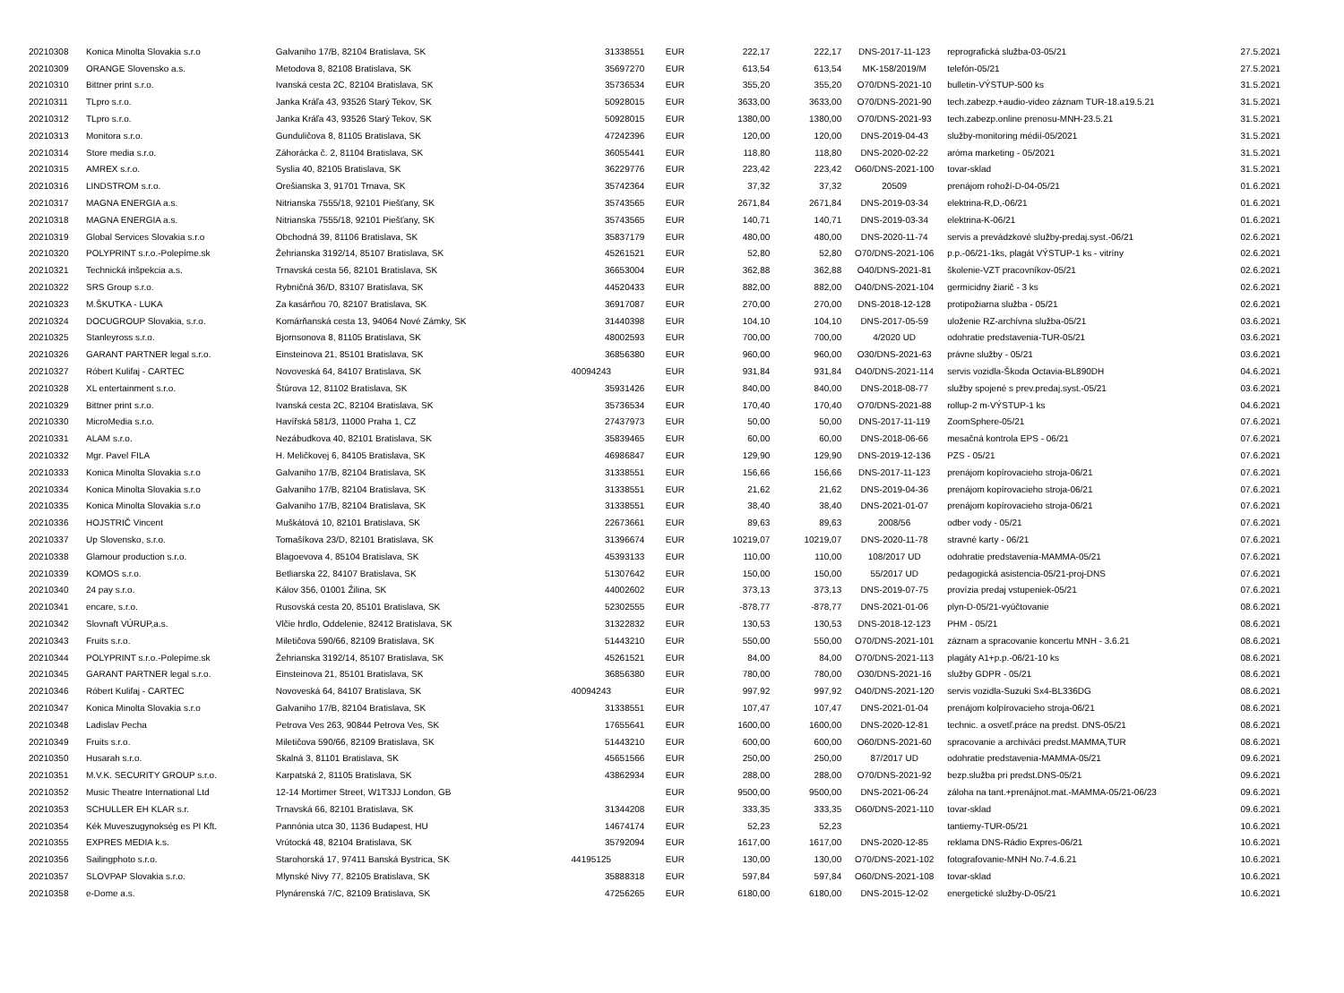| 20210308 | Konica Minolta Slovakia s.r.o | Galvaniho 17/B, 82104 Bratislava, SK | 31338551 | EUR | 222,17 | 222,17 | DNS-2017-11-123 | reprografická služba-03-05/21 | 27.5.2021 |
| 20210309 | ORANGE Slovensko a.s. | Metodova 8, 82108 Bratislava, SK | 35697270 | EUR | 613,54 | 613,54 | MK-158/2019/M | telefón-05/21 | 27.5.2021 |
| 20210310 | Bittner print s.r.o. | Ivanská cesta 2C, 82104 Bratislava, SK | 35736534 | EUR | 355,20 | 355,20 | O70/DNS-2021-10 | bulletin-VÝSTUP-500 ks | 31.5.2021 |
| 20210311 | TLpro s.r.o. | Janka Kráľa 43, 93526 Starý Tekov, SK | 50928015 | EUR | 3633,00 | 3633,00 | O70/DNS-2021-90 | tech.zabezp.+audio-video záznam TUR-18.a19.5.21 | 31.5.2021 |
| 20210312 | TLpro s.r.o. | Janka Kráľa 43, 93526 Starý Tekov, SK | 50928015 | EUR | 1380,00 | 1380,00 | O70/DNS-2021-93 | tech.zabezp.online prenosu-MNH-23.5.21 | 31.5.2021 |
| 20210313 | Monitora s.r.o. | Gunduličova 8, 81105 Bratislava, SK | 47242396 | EUR | 120,00 | 120,00 | DNS-2019-04-43 | služby-monitoring médií-05/2021 | 31.5.2021 |
| 20210314 | Store media s.r.o. | Záhorácka č. 2, 81104 Bratislava, SK | 36055441 | EUR | 118,80 | 118,80 | DNS-2020-02-22 | aróma marketing - 05/2021 | 31.5.2021 |
| 20210315 | AMREX s.r.o. | Syslia 40, 82105 Bratislava, SK | 36229776 | EUR | 223,42 | 223,42 | O60/DNS-2021-100 | tovar-sklad | 31.5.2021 |
| 20210316 | LINDSTROM s.r.o. | Orešianska 3, 91701 Trnava, SK | 35742364 | EUR | 37,32 | 37,32 | 20509 | prenájom rohoží-D-04-05/21 | 01.6.2021 |
| 20210317 | MAGNA ENERGIA a.s. | Nitrianska 7555/18, 92101 Piešťany, SK | 35743565 | EUR | 2671,84 | 2671,84 | DNS-2019-03-34 | elektrina-R,D,-06/21 | 01.6.2021 |
| 20210318 | MAGNA ENERGIA a.s. | Nitrianska 7555/18, 92101 Piešťany, SK | 35743565 | EUR | 140,71 | 140,71 | DNS-2019-03-34 | elektrina-K-06/21 | 01.6.2021 |
| 20210319 | Global Services Slovakia s.r.o | Obchodná 39, 81106 Bratislava, SK | 35837179 | EUR | 480,00 | 480,00 | DNS-2020-11-74 | servis a prevádzkové služby-predaj.syst.-06/21 | 02.6.2021 |
| 20210320 | POLYPRINT s.r.o.-Polepíme.sk | Žehrianska 3192/14, 85107 Bratislava, SK | 45261521 | EUR | 52,80 | 52,80 | O70/DNS-2021-106 | p.p.-06/21-1ks, plagát VÝSTUP-1 ks - vitríny | 02.6.2021 |
| 20210321 | Technická inšpekcia a.s. | Trnavská cesta 56, 82101 Bratislava, SK | 36653004 | EUR | 362,88 | 362,88 | O40/DNS-2021-81 | školenie-VZT pracovníkov-05/21 | 02.6.2021 |
| 20210322 | SRS Group s.r.o. | Rybničná 36/D, 83107 Bratislava, SK | 44520433 | EUR | 882,00 | 882,00 | O40/DNS-2021-104 | germicidny žiarič - 3 ks | 02.6.2021 |
| 20210323 | M.ŠKUTKA - LUKA | Za kasárňou 70, 82107 Bratislava, SK | 36917087 | EUR | 270,00 | 270,00 | DNS-2018-12-128 | protipožiarna služba - 05/21 | 02.6.2021 |
| 20210324 | DOCUGROUP Slovakia, s.r.o. | Komárňanská cesta 13, 94064 Nové Zámky, SK | 31440398 | EUR | 104,10 | 104,10 | DNS-2017-05-59 | uloženie RZ-archívna služba-05/21 | 03.6.2021 |
| 20210325 | Stanleyross s.r.o. | Bjornsonova 8, 81105 Bratislava, SK | 48002593 | EUR | 700,00 | 700,00 | 4/2020 UD | odohratie predstavenia-TUR-05/21 | 03.6.2021 |
| 20210326 | GARANT PARTNER legal s.r.o. | Einsteinova 21, 85101 Bratislava, SK | 36856380 | EUR | 960,00 | 960,00 | O30/DNS-2021-63 | právne služby - 05/21 | 03.6.2021 |
| 20210327 | Róbert Kulifaj - CARTEC | Novoveská 64, 84107 Bratislava, SK | 40094243 | EUR | 931,84 | 931,84 | O40/DNS-2021-114 | servis vozidla-Škoda Octavia-BL890DH | 04.6.2021 |
| 20210328 | XL entertainment s.r.o. | Štúrova 12, 81102 Bratislava, SK | 35931426 | EUR | 840,00 | 840,00 | DNS-2018-08-77 | služby spojené s prev.predaj.syst.-05/21 | 03.6.2021 |
| 20210329 | Bittner print s.r.o. | Ivanská cesta 2C, 82104 Bratislava, SK | 35736534 | EUR | 170,40 | 170,40 | O70/DNS-2021-88 | rollup-2 m-VÝSTUP-1 ks | 04.6.2021 |
| 20210330 | MicroMedia s.r.o. | Havířská 581/3, 11000 Praha 1, CZ | 27437973 | EUR | 50,00 | 50,00 | DNS-2017-11-119 | ZoomSphere-05/21 | 07.6.2021 |
| 20210331 | ALAM s.r.o. | Nezábudkova 40, 82101 Bratislava, SK | 35839465 | EUR | 60,00 | 60,00 | DNS-2018-06-66 | mesačná kontrola EPS - 06/21 | 07.6.2021 |
| 20210332 | Mgr. Pavel FILA | H. Meličkovej 6, 84105 Bratislava, SK | 46986847 | EUR | 129,90 | 129,90 | DNS-2019-12-136 | PZS - 05/21 | 07.6.2021 |
| 20210333 | Konica Minolta Slovakia s.r.o | Galvaniho 17/B, 82104 Bratislava, SK | 31338551 | EUR | 156,66 | 156,66 | DNS-2017-11-123 | prenájom kopírovacieho stroja-06/21 | 07.6.2021 |
| 20210334 | Konica Minolta Slovakia s.r.o | Galvaniho 17/B, 82104 Bratislava, SK | 31338551 | EUR | 21,62 | 21,62 | DNS-2019-04-36 | prenájom kopírovacieho stroja-06/21 | 07.6.2021 |
| 20210335 | Konica Minolta Slovakia s.r.o | Galvaniho 17/B, 82104 Bratislava, SK | 31338551 | EUR | 38,40 | 38,40 | DNS-2021-01-07 | prenájom kopírovacieho stroja-06/21 | 07.6.2021 |
| 20210336 | HOJSTRIČ Vincent | Muškátová 10, 82101 Bratislava, SK | 22673661 | EUR | 89,63 | 89,63 | 2008/56 | odber vody - 05/21 | 07.6.2021 |
| 20210337 | Up Slovensko, s.r.o. | Tomašíkova 23/D, 82101 Bratislava, SK | 31396674 | EUR | 10219,07 | 10219,07 | DNS-2020-11-78 | stravné karty - 06/21 | 07.6.2021 |
| 20210338 | Glamour production s.r.o. | Blagoevova 4, 85104 Bratislava, SK | 45393133 | EUR | 110,00 | 110,00 | 108/2017 UD | odohratie predstavenia-MAMMA-05/21 | 07.6.2021 |
| 20210339 | KOMOS s.r.o. | Betliarska 22, 84107 Bratislava, SK | 51307642 | EUR | 150,00 | 150,00 | 55/2017 UD | pedagogická asistencia-05/21-proj-DNS | 07.6.2021 |
| 20210340 | 24 pay s.r.o. | Kálov 356, 01001 Žilina, SK | 44002602 | EUR | 373,13 | 373,13 | DNS-2019-07-75 | provízia predaj vstupeniek-05/21 | 07.6.2021 |
| 20210341 | encare, s.r.o. | Rusovská cesta 20, 85101 Bratislava, SK | 52302555 | EUR | -878,77 | -878,77 | DNS-2021-01-06 | plyn-D-05/21-vyúčtovanie | 08.6.2021 |
| 20210342 | Slovnaft VÚRUP,a.s. | Vlčie hrdlo, Oddelenie, 82412 Bratislava, SK | 31322832 | EUR | 130,53 | 130,53 | DNS-2018-12-123 | PHM - 05/21 | 08.6.2021 |
| 20210343 | Fruits s.r.o. | Miletičova 590/66, 82109 Bratislava, SK | 51443210 | EUR | 550,00 | 550,00 | O70/DNS-2021-101 | záznam a spracovanie koncertu MNH - 3.6.21 | 08.6.2021 |
| 20210344 | POLYPRINT s.r.o.-Polepíme.sk | Žehrianska 3192/14, 85107 Bratislava, SK | 45261521 | EUR | 84,00 | 84,00 | O70/DNS-2021-113 | plagáty A1+p.p.-06/21-10 ks | 08.6.2021 |
| 20210345 | GARANT PARTNER legal s.r.o. | Einsteinova 21, 85101 Bratislava, SK | 36856380 | EUR | 780,00 | 780,00 | O30/DNS-2021-16 | služby GDPR - 05/21 | 08.6.2021 |
| 20210346 | Róbert Kulifaj - CARTEC | Novoveská 64, 84107 Bratislava, SK | 40094243 | EUR | 997,92 | 997,92 | O40/DNS-2021-120 | servis vozidla-Suzuki Sx4-BL336DG | 08.6.2021 |
| 20210347 | Konica Minolta Slovakia s.r.o | Galvaniho 17/B, 82104 Bratislava, SK | 31338551 | EUR | 107,47 | 107,47 | DNS-2021-01-04 | prenájom kolpírovacieho stroja-06/21 | 08.6.2021 |
| 20210348 | Ladislav Pecha | Petrova Ves 263, 90844 Petrova Ves, SK | 17655641 | EUR | 1600,00 | 1600,00 | DNS-2020-12-81 | technic. a osvetľ.práce na predst. DNS-05/21 | 08.6.2021 |
| 20210349 | Fruits s.r.o. | Miletičova 590/66, 82109 Bratislava, SK | 51443210 | EUR | 600,00 | 600,00 | O60/DNS-2021-60 | spracovanie a archiváci predst.MAMMA,TUR | 08.6.2021 |
| 20210350 | Husarah s.r.o. | Skalná 3, 81101 Bratislava, SK | 45651566 | EUR | 250,00 | 250,00 | 87/2017 UD | odohratie predstavenia-MAMMA-05/21 | 09.6.2021 |
| 20210351 | M.V.K. SECURITY GROUP s.r.o. | Karpatská 2, 81105 Bratislava, SK | 43862934 | EUR | 288,00 | 288,00 | O70/DNS-2021-92 | bezp.služba pri predst.DNS-05/21 | 09.6.2021 |
| 20210352 | Music Theatre International Ltd | 12-14 Mortimer Street, W1T3JJ London, GB | | EUR | 9500,00 | 9500,00 | DNS-2021-06-24 | záloha na tant.+prenájnot.mat.-MAMMA-05/21-06/23 | 09.6.2021 |
| 20210353 | SCHULLER EH KLAR s.r. | Trnavská 66, 82101 Bratislava, SK | 31344208 | EUR | 333,35 | 333,35 | O60/DNS-2021-110 | tovar-sklad | 09.6.2021 |
| 20210354 | Kék Muveszugynokség es PI Kft. | Pannónia utca 30, 1136 Budapest, HU | 14674174 | EUR | 52,23 | 52,23 | | tantiemy-TUR-05/21 | 10.6.2021 |
| 20210355 | EXPRES MEDIA k.s. | Vrútocká 48, 82104 Bratislava, SK | 35792094 | EUR | 1617,00 | 1617,00 | DNS-2020-12-85 | reklama DNS-Rádio Expres-06/21 | 10.6.2021 |
| 20210356 | Sailingphoto s.r.o. | Starohorská 17, 97411 Banská Bystrica, SK | 44195125 | EUR | 130,00 | 130,00 | O70/DNS-2021-102 | fotografovanie-MNH No.7-4.6.21 | 10.6.2021 |
| 20210357 | SLOVPAP Slovakia s.r.o. | Mlynské Nivy 77, 82105 Bratislava, SK | 35888318 | EUR | 597,84 | 597,84 | O60/DNS-2021-108 | tovar-sklad | 10.6.2021 |
| 20210358 | e-Dome a.s. | Plynárenská 7/C, 82109 Bratislava, SK | 47256265 | EUR | 6180,00 | 6180,00 | DNS-2015-12-02 | energetické služby-D-05/21 | 10.6.2021 |